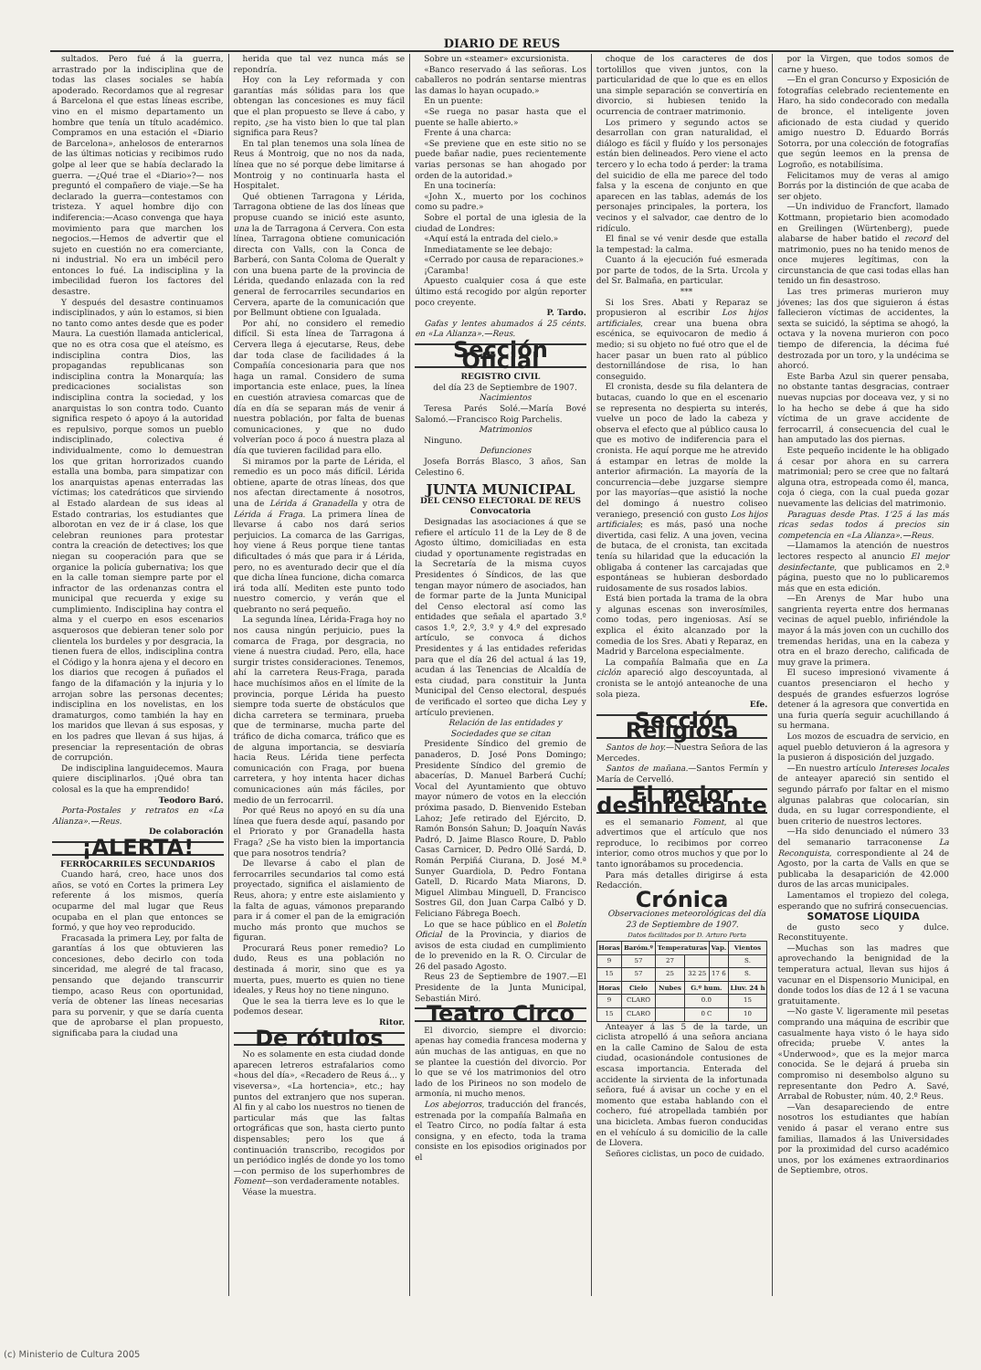DIARIO DE REUS
sultados. Pero fué á la guerra, arrastrado por la indisciplina que de todas las clases sociales se había apoderado. Recordamos que al regresar á Barcelona el que estas líneas escribe, vino en el mismo departamento un hombre que tenía un título académico. Compramos en una estación el «Diario de Barcelona», anhelosos de enterarnos de las últimas noticias y recibimos rudo golpe al leer que se había declarado la guerra. —¿Qué trae el «Diario»?— nos preguntó el compañero de viaje.—Se ha declarado la guerra—contestamos con tristeza. Y aquel hombre dijo con indiferencia:—Acaso convenga que haya movimiento para que marchen los negocios.—Hemos de advertir que el sujeto en cuestión no era comerciante, ni industrial. No era un imbécil pero entonces lo fué. La indisciplina y la imbecilidad fueron los factores del desastre.
Y después del desastre continuamos indisciplinados, y aún lo estamos, si bien no tanto como antes desde que es poder Maura. La cuestión llamada anticlerical, que no es otra cosa que el ateísmo, es indisciplina contra Dios, las propagandas republicanas son indisciplina contra la Monarquía; las predicaciones socialistas son indisciplina contra la sociedad, y los anarquistas lo son contra todo. Cuanto significa respeto ó apoyo á la autoridad es repulsivo, porque somos un pueblo indisciplinado, colectiva é individualmente, como lo demuestran los que gritan horrorizados cuando estalla una bomba, para simpatizar con los anarquistas apenas enterradas las víctimas; los catedráticos que sirviendo al Estado alardean de sus ideas al Estado contrarias, los estudiantes que alborotan en vez de ir á clase, los que celebran reuniones para protestar contra la creación de detectives; los que niegan su cooperación para que se organice la policía gubernativa; los que en la calle toman siempre parte por el infractor de las ordenanzas contra el municipal que recuerda y exige su cumplimiento. Indisciplina hay contra el alma y el cuerpo en esos escenarios asquerosos que debieran tener solo por clientela los burdeles y por desgracia, la tienen fuera de ellos, indisciplina contra el Código y la honra ajena y el decoro en los diarios que recogen á puñados el fango de la difamación y la injuria y lo arrojan sobre las personas decentes; indisciplina en los novelistas, en los dramaturgos, como también la hay en los maridos que llevan á sus esposas, y en los padres que llevan á sus hijas, á presenciar la representación de obras de corrupción.
De indisciplina languidecemos. Maura quiere disciplinarlos. ¡Qué obra tan colosal es la que ha emprendido!
Teodoro Baró.
Porta-Postales y retratos en «La Alianza».—Reus.
De colaboración
¡ALERTA!
FERROCARRILES SECUNDARIOS
Cuando hará, creo, hace unos dos años, se votó en Cortes la primera Ley referente á los mismos, quería ocuparme del mal lugar que Reus ocupaba en el plan que entonces se formó, y que hoy veo reproducido.
Fracasada la primera Ley, por falta de garantías á los que obtuvieren las concesiones, debo decirlo con toda sinceridad, me alegré de tal fracaso, pensando que dejando transcurrir tiempo, acaso Reus con oportunidad, vería de obtener las líneas necesarias para su porvenir, y que se daría cuenta que de aprobarse el plan propuesto, significaba para la ciudad una
herida que tal vez nunca más se repondría.
Hoy con la Ley reformada y con garantías más sólidas para los que obtengan las concesiones es muy fácil que el plan propuesto se lleve á cabo, y repito, ¿se ha visto bien lo que tal plan significa para Reus?
En tal plan tenemos una sola línea de Reus á Montroig, que no nos da nada, línea que no sé porque debe limitarse á Montroig y no continuarla hasta el Hospitalet.
Qué obtienen Tarragona y Lérida, Tarragona obtiene de las dos líneas que propuse cuando se inició este asunto, una la de Tarragona á Cervera. Con esta línea, Tarragona obtiene comunicación directa con Valls, con la Conca de Barberá, con Santa Coloma de Queralt y con una buena parte de la provincia de Lérida, quedando enlazada con la red general de ferrocarriles secundarios en Cervera, aparte de la comunicación que por Bellmunt obtiene con Igualada.
Por ahí, no considero el remedio difícil. Si esta línea de Tarragona á Cervera llega á ejecutarse, Reus, debe dar toda clase de facilidades á la Compañía concesionaria para que nos haga un ramal. Considero de suma importancia este enlace, pues, la línea en cuestión atraviesa comarcas que de día en día se separan más de venir á nuestra población, por falta de buenas comunicaciones, y que no dudo volverían poco á poco á nuestra plaza al día que tuvieren facilidad para ello.
Si miramos por la parte de Lérida, el remedio es un poco más difícil. Lérida obtiene, aparte de otras líneas, dos que nos afectan directamente á nosotros, una de Lérida á Granadella y otra de Lérida á Fraga. La primera línea de llevarse á cabo nos dará serios perjuicios. La comarca de las Garrigas, hoy viene á Reus porque tiene tantas dificultades ó más que para ir á Lérida, pero, no es aventurado decir que el día que dicha línea funcione, dicha comarca irá toda allí. Mediten este punto todo nuestro comercio, y verán que el quebranto no será pequeño.
La segunda línea, Lérida-Fraga hoy no nos causa ningún perjuicio, pues la comarca de Fraga, por desgracia, no viene á nuestra ciudad. Pero, ella, hace surgir tristes consideraciones. Tenemos, ahí la carretera Reus-Fraga, parada hace muchísimos años en el límite de la provincia, porque Lérida ha puesto siempre toda suerte de obstáculos que dicha carretera se terminara, prueba que de terminarse, mucha parte del tráfico de dicha comarca, tráfico que es de alguna importancia, se desviaría hacia Reus. Lérida tiene perfecta comunicación con Fraga, por buena carretera, y hoy intenta hacer dichas comunicaciones aún más fáciles, por medio de un ferrocarril.
Por qué Reus no apoyó en su día una línea que fuera desde aquí, pasando por el Priorato y por Granadella hasta Fraga? ¿Se ha visto bien la importancia que para nosotros tendría?
De llevarse á cabo el plan de ferrocarriles secundarios tal como está proyectado, significa el aislamiento de Reus, ahora; y entre este aislamiento y la falta de aguas, vámonos preparando para ir á comer el pan de la emigración mucho más pronto que muchos se figuran.
Procurará Reus poner remedio? Lo dudo, Reus es una población no destinada á morir, sino que es ya muerta, pues, muerto es quien no tiene ideales, y Reus hoy no tiene ninguno.
Que le sea la tierra leve es lo que le podemos desear.
Ritor.
De rótulos
No es solamente en esta ciudad donde aparecen letreros estrafalarios como «hous del día», «Recadero de Reus á... y viseversa», «La hortencia», etc.; hay puntos del extranjero que nos superan. Al fin y al cabo los nuestros no tienen de particular más que las faltas ortográficas que son, hasta cierto punto dispensables; pero los que á continuación transcribo, recogidos por un periódico inglés de donde yo los tomo—con permiso de los superhombres de Foment—son verdaderamente notables.
Véase la muestra.
Sobre un «steamer» excursionista.
«Banco reservado á las señoras. Los caballeros no podrán sentarse mientras las damas lo hayan ocupado.»
En un puente:
«Se ruega no pasar hasta que el puente se halle abierto.»
Frente á una charca:
«Se previene que en este sitio no se puede bañar nadie, pues recientemente varias personas se han ahogado por orden de la autoridad.»
En una tocinería:
«John X., muerto por los cochinos como su padre.»
Sobre el portal de una iglesia de la ciudad de Londres:
«Aquí está la entrada del cielo.»
Inmediatamente se lee debajo:
«Cerrado por causa de reparaciones.»
¡Caramba!
Apuesto cualquier cosa á que este último está recogido por algún reporter poco creyente.
P. Tardo.
Gafas y lentes ahumados á 25 cénts. en «La Alianza».—Reus.
Sección Oficial
REGISTRO CIVIL
del día 23 de Septiembre de 1907.
Nacimientos
Teresa Parés Solé.—María Bové Salomó.—Francisco Roig Parchelis.
Matrimonios
Ninguno.
Defunciones
Josefa Borrás Blasco, 3 años, San Celestino 6.
JUNTA MUNICIPAL
DEL CENSO ELECTORAL DE REUS
Convocatoria
Designadas las asociaciones á que se refiere el artículo 11 de la Ley de 8 de Agosto último, domiciliadas en esta ciudad y oportunamente registradas en la Secretaría de la misma cuyos Presidentes ó Síndicos, de las que tengan mayor número de asociados, han de formar parte de la Junta Municipal del Censo electoral así como las entidades que señala el apartado 3.º casos 1.º, 2.º, 3.º y 4.º del expresado artículo, se convoca á dichos Presidentes y á las entidades referidas para que el día 26 del actual á las 19, acudan á las Tenencias de Alcaldía de esta ciudad, para constituir la Junta Municipal del Censo electoral, después de verificado el sorteo que dicha Ley y artículo previenen.
Relación de las entidades y Sociedades que se citan
Presidente Síndico del gremio de panaderos, D. José Pons Domingo; Presidente Síndico del gremio de abacerías, D. Manuel Barberá Cuchí; Vocal del Ayuntamiento que obtuvo mayor número de votos en la elección próxima pasado, D. Bienvenido Esteban Lahoz; Jefe retirado del Ejército, D. Ramón Bonsón Sahun; D. Joaquín Navás Padró, D. Jaime Blasco Roure, D. Pablo Casas Carnicer, D. Pedro Ollé Sardá, D. Román Perpiñá Ciurana, D. José M.ª Sunyer Guardiola, D. Pedro Fontana Gatell, D. Ricardo Mata Miarons, D. Miguel Alimbau Minguell, D. Francisco Sostres Gil, don Juan Carpa Calbó y D. Feliciano Fábrega Boech.
Lo que se hace público en el Boletín Oficial de la Provincia, y diarios de avisos de esta ciudad en cumplimiento de lo prevenido en la R. O. Circular de 26 del pasado Agosto.
Reus 23 de Septiembre de 1907.—El Presidente de la Junta Municipal, Sebastián Miró.
Teatro Circo
El divorcio, siempre el divorcio: apenas hay comedia francesa moderna y aún muchas de las antiguas, en que no se plantee la cuestión del divorcio. Por lo que se vé los matrimonios del otro lado de los Pirineos no son modelo de armonía, ni mucho menos.
Los abejorros, traducción del francés, estrenada por la compañía Balmaña en el Teatro Circo, no podía faltar á esta consigna, y en efecto, toda la trama consiste en los episodios originados por el
choque de los caracteres de dos tortolillos que viven juntos, con la particularidad de que lo que es en ellos una simple separación se convertiría en divorcio, si hubiesen tenido la ocurrencia de contraer matrimonio.
Los primero y segundo actos se desarrollan con gran naturalidad, el diálogo es fácil y fluído y los personajes están bien delineados. Pero viene el acto tercero y lo echa todo á perder: la trama del suicidio de ella me parece del todo falsa y la escena de conjunto en que aparecen en las tablas, además de los personajes principales, la portera, los vecinos y el salvador, cae dentro de lo ridículo.
El final se vé venir desde que estalla la tempestad: la calma.
Cuanto á la ejecución fué esmerada por parte de todos, de la Srta. Urcola y del Sr. Balmaña, en particular.
***
Si los Sres. Abati y Reparaz se propusieron al escribir Los hijos artificiales, crear una buena obra escénica, se equivocaron de medio á medio; si su objeto no fué otro que el de hacer pasar un buen rato al público destornillándose de risa, lo han conseguido.
El cronista, desde su fila delantera de butacas, cuando lo que en el escenario se representa no despierta su interés, vuelve un poco de lado la cabeza y observa el efecto que al público causa lo que es motivo de indiferencia para el cronista. He aquí porque me he atrevido á estampar en letras de molde la anterior afirmación. La mayoría de la concurrencia—debe juzgarse siempre por las mayorías—que asistió la noche del domingo á nuestro coliseo veraniego, presenció con gusto Los hijos artificiales; es más, pasó una noche divertida, casi feliz. A una joven, vecina de butaca, de el cronista, tan excitada tenía su hilaridad que la educación la obligaba á contener las carcajadas que espontáneas se hubieran desbordado ruidosamente de sus rosados labios.
Está bien portada la trama de la obra y algunas escenas son inverosímiles, como todas, pero ingeniosas. Así se explica el éxito alcanzado por la comedia de los Sres. Abati y Reparaz, en Madrid y Barcelona especialmente.
La compañía Balmaña que en La ciclón apareció algo descoyuntada, al cronista se le antojó anteanoche de una sola pieza.
Efe.
Sección Religiosa
Santos de hoy.—Nuestra Señora de las Mercedes.
Santos de mañana.—Santos Fermín y María de Cervelló.
El mejor desinfectante
es el semanario Foment, al que advertimos que el artículo que nos reproduce, lo recibimos por correo interior, como otros muchos y que por lo tanto ignorábamos su procedencia.
Para más detalles dirigirse á esta Redacción.
Crónica
Observaciones meteorológicas del día 23 de Septiembre de 1907.
Datos facilitados por D. Arturo Porta
| Horas | Baróm.º | Temperaturas | | Vap. | Vientos |
| --- | --- | --- | --- | --- | --- |
| 9 | 57 | 27 | | | S. |
| 15 | 57 | 25 | 32 25 | 17 6 | S. |
| Horas | Cielo | Nubes | G.º hum. | | Lluv. 24 h |
| 9 | CLARO | | 0.0 | | 15 |
| 15 | CLARO | | 0 C | | 10 |
Anteayer á las 5 de la tarde, un ciclista atropelló á una señora anciana en la calle Camino de Salou de esta ciudad, ocasionándole contusiones de escasa importancia. Enterada del accidente la sirvienta de la infortunada señora, fué á avisar un coche y en el momento que estaba hablando con el cochero, fué atropellada también por una bicicleta. Ambas fueron conducidas en el vehículo á su domicilio de la calle de Llovera.
Señores ciclistas, un poco de cuidado.
por la Virgen, que todos somos de carne y hueso.
—En el gran Concurso y Exposición de fotografías celebrado recientemente en Haro, ha sido condecorado con medalla de bronce, el inteligente joven aficionado de esta ciudad y querido amigo nuestro D. Eduardo Borrás Sotorra, por una colección de fotografías que según leemos en la prensa de Logroño, es notabilísima.
Felicitamos muy de veras al amigo Borrás por la distinción de que acaba de ser objeto.
—Un individuo de Francfort, llamado Kottmann, propietario bien acomodado en Greilingen (Würtenberg), puede alabarse de haber batido el record del matrimonio, pues no ha tenido menos de once mujeres legítimas, con la circunstancia de que casi todas ellas han tenido un fin desastroso.
Las tres primeras murieron muy jóvenes; las dos que siguieron á éstas fallecieron víctimas de accidentes, la sexta se suicidó, la séptima se ahogó, la octava y la novena murieron con poco tiempo de diferencia, la décima fué destrozada por un toro, y la undécima se ahorcó.
Este Barba Azul sin querer pensaba, no obstante tantas desgracias, contraer nuevas nupcias por doceava vez, y si no lo ha hecho se debe á que ha sido víctima de un grave accidente de ferrocarril, á consecuencia del cual le han amputado las dos piernas.
Este pequeño incidente le ha obligado á cesar por ahora en su carrera matrimonial; pero se cree que no faltará alguna otra, estropeada como él, manca, coja ó ciega, con la cual pueda gozar nuevamente las delicias del matrimonio.
Paraguas desde Ptas. 1'25 á las más ricas sedas todos á precios sin competencia en «La Alianza».—Reus.
—Llamamos la atención de nuestros lectores respecto al anuncio El mejor desinfectante, que publicamos en 2.ª página, puesto que no lo publicaremos más que en esta edición.
—En Arenys de Mar hubo una sangrienta reyerta entre dos hermanas vecinas de aquel pueblo, infiriéndole la mayor á la más joven con un cuchillo dos tremendas heridas, una en la cabeza y otra en el brazo derecho, calificada de muy grave la primera.
El suceso impresionó vivamente á cuantos presenciaron el hecho y después de grandes esfuerzos logróse detener á la agresora que convertida en una furia quería seguir acuchillando á su hermana.
Los mozos de escuadra de servicio, en aquel pueblo detuvieron á la agresora y la pusieron á disposición del juzgado.
—En nuestro artículo Intereses locales de anteayer apareció sin sentido el segundo párrafo por faltar en el mismo algunas palabras que colocarían, sin duda, en su lugar correspondiente, el buen criterio de nuestros lectores.
—Ha sido denunciado el número 33 del semanario tarraconense La Reconquista, correspondiente al 24 de Agosto, por la carta de Valls en que se publicaba la desaparición de 42.000 duros de las arcas municipales.
Lamentamos el tropiezo del colega, esperando que no sufrirá consecuencias.
SOMATOSE LÍQUIDA
de gusto seco y dulce. Reconstituyente.
—Muchas son las madres que aprovechando la benignidad de la temperatura actual, llevan sus hijos á vacunar en el Dispensorio Municipal, en donde todos los días de 12 á 1 se vacuna gratuitamente.
—No gaste V. ligeramente mil pesetas comprando una máquina de escribir que casualmente haya visto ó le haya sido ofrecida; pruebe V. antes la «Underwood», que es la mejor marca conocida. Se le dejará á prueba sin compromiso ni desembolso alguno su representante don Pedro A. Savé, Arrabal de Robuster, núm. 40, 2.º Reus.
—Van desapareciendo de entre nosotros los estudiantes que habían venido á pasar el verano entre sus familias, llamados á las Universidades por la proximidad del curso académico unos, por los exámenes extraordinarios de Septiembre, otros.
(c) Ministerio de Cultura 2005